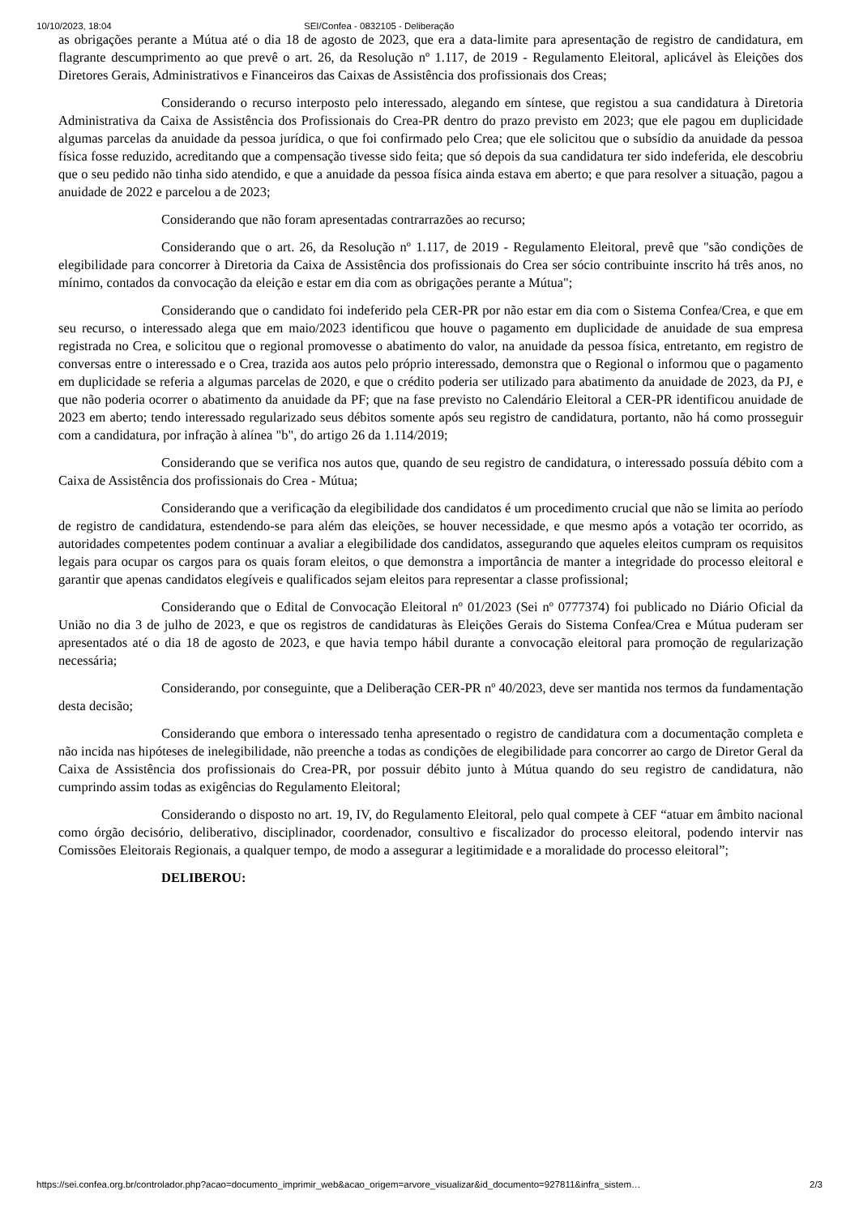10/10/2023, 18:04 SEI/Confea - 0832105 - Deliberação
as obrigações perante a Mútua até o dia 18 de agosto de 2023, que era a data-limite para apresentação de registro de candidatura, em flagrante descumprimento ao que prevê o art. 26, da Resolução nº 1.117, de 2019 - Regulamento Eleitoral, aplicável às Eleições dos Diretores Gerais, Administrativos e Financeiros das Caixas de Assistência dos profissionais dos Creas;
Considerando o recurso interposto pelo interessado, alegando em síntese, que registou a sua candidatura à Diretoria Administrativa da Caixa de Assistência dos Profissionais do Crea-PR dentro do prazo previsto em 2023; que ele pagou em duplicidade algumas parcelas da anuidade da pessoa jurídica, o que foi confirmado pelo Crea; que ele solicitou que o subsídio da anuidade da pessoa física fosse reduzido, acreditando que a compensação tivesse sido feita; que só depois da sua candidatura ter sido indeferida, ele descobriu que o seu pedido não tinha sido atendido, e que a anuidade da pessoa física ainda estava em aberto; e que para resolver a situação, pagou a anuidade de 2022 e parcelou a de 2023;
Considerando que não foram apresentadas contrarrazões ao recurso;
Considerando que o art. 26, da Resolução nº 1.117, de 2019 - Regulamento Eleitoral, prevê que "são condições de elegibilidade para concorrer à Diretoria da Caixa de Assistência dos profissionais do Crea ser sócio contribuinte inscrito há três anos, no mínimo, contados da convocação da eleição e estar em dia com as obrigações perante a Mútua";
Considerando que o candidato foi indeferido pela CER-PR por não estar em dia com o Sistema Confea/Crea, e que em seu recurso, o interessado alega que em maio/2023 identificou que houve o pagamento em duplicidade de anuidade de sua empresa registrada no Crea, e solicitou que o regional promovesse o abatimento do valor, na anuidade da pessoa física, entretanto, em registro de conversas entre o interessado e o Crea, trazida aos autos pelo próprio interessado, demonstra que o Regional o informou que o pagamento em duplicidade se referia a algumas parcelas de 2020, e que o crédito poderia ser utilizado para abatimento da anuidade de 2023, da PJ, e que não poderia ocorrer o abatimento da anuidade da PF; que na fase previsto no Calendário Eleitoral a CER-PR identificou anuidade de 2023 em aberto; tendo interessado regularizado seus débitos somente após seu registro de candidatura, portanto, não há como prosseguir com a candidatura, por infração à alínea "b", do artigo 26 da 1.114/2019;
Considerando que se verifica nos autos que, quando de seu registro de candidatura, o interessado possuía débito com a Caixa de Assistência dos profissionais do Crea - Mútua;
Considerando que a verificação da elegibilidade dos candidatos é um procedimento crucial que não se limita ao período de registro de candidatura, estendendo-se para além das eleições, se houver necessidade, e que mesmo após a votação ter ocorrido, as autoridades competentes podem continuar a avaliar a elegibilidade dos candidatos, assegurando que aqueles eleitos cumpram os requisitos legais para ocupar os cargos para os quais foram eleitos, o que demonstra a importância de manter a integridade do processo eleitoral e garantir que apenas candidatos elegíveis e qualificados sejam eleitos para representar a classe profissional;
Considerando que o Edital de Convocação Eleitoral nº 01/2023 (Sei nº 0777374) foi publicado no Diário Oficial da União no dia 3 de julho de 2023, e que os registros de candidaturas às Eleições Gerais do Sistema Confea/Crea e Mútua puderam ser apresentados até o dia 18 de agosto de 2023, e que havia tempo hábil durante a convocação eleitoral para promoção de regularização necessária;
Considerando, por conseguinte, que a Deliberação CER-PR nº 40/2023, deve ser mantida nos termos da fundamentação desta decisão;
Considerando que embora o interessado tenha apresentado o registro de candidatura com a documentação completa e não incida nas hipóteses de inelegibilidade, não preenche a todas as condições de elegibilidade para concorrer ao cargo de Diretor Geral da Caixa de Assistência dos profissionais do Crea-PR, por possuir débito junto à Mútua quando do seu registro de candidatura, não cumprindo assim todas as exigências do Regulamento Eleitoral;
Considerando o disposto no art. 19, IV, do Regulamento Eleitoral, pelo qual compete à CEF “atuar em âmbito nacional como órgão decisório, deliberativo, disciplinador, coordenador, consultivo e fiscalizador do processo eleitoral, podendo intervir nas Comissões Eleitorais Regionais, a qualquer tempo, de modo a assegurar a legitimidade e a moralidade do processo eleitoral”;
DELIBEROU:
https://sei.confea.org.br/controlador.php?acao=documento_imprimir_web&acao_origem=arvore_visualizar&id_documento=927811&infra_sistem… 2/3